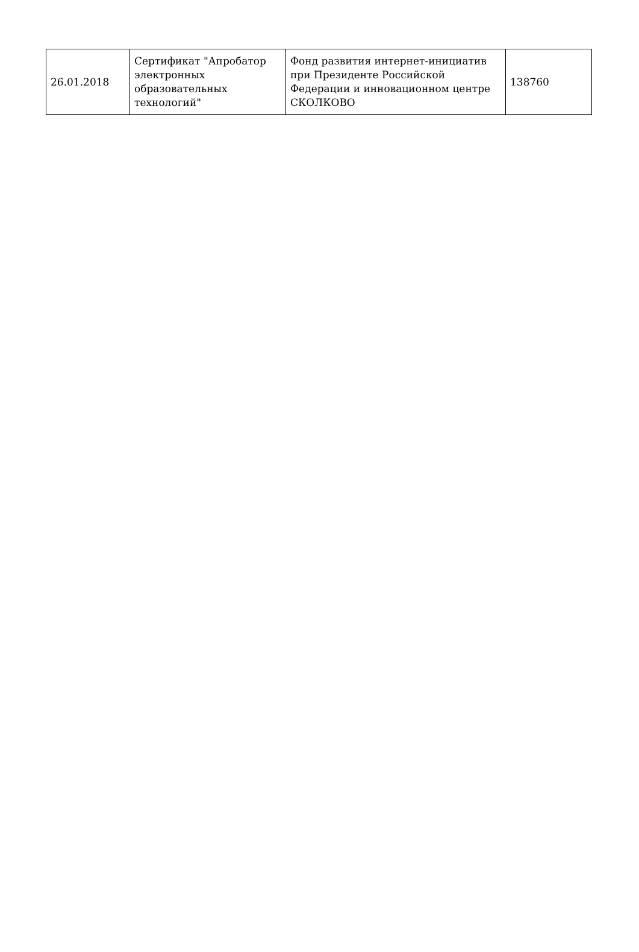| 26.01.2018 | Сертификат "Апробатор электронных образовательных технологий" | Фонд развития интернет-инициатив при Президенте Российской Федерации и инновационном центре СКОЛКОВО | 138760 |